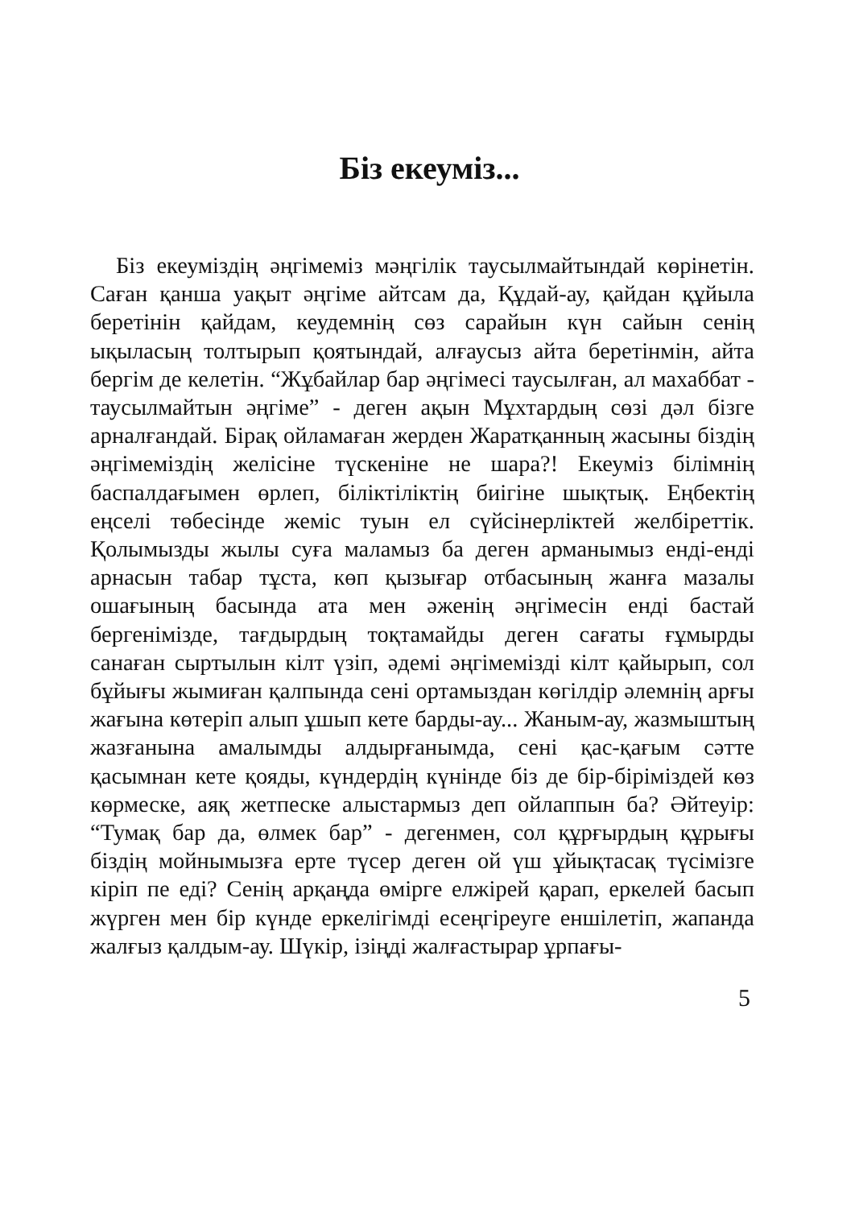Біз екеуміз...
Біз екеуміздің әңгімеміз мәңгілік таусылмайтындай көрінетін. Саған қанша уақыт әңгіме айтсам да, Құдай-ау, қайдан құйыла беретінін қайдам, кеудемнің сөз сарайын күн сайын сенің ықыласың толтырып қоятындай, алғаусыз айта беретінмін, айта бергім де келетін. “Жұбайлар бар әңгімесі таусылған, ал махаббат - таусылмайтын әңгіме” - деген ақын Мұхтардың сөзі дәл бізге арналғандай. Бірақ ойламаған жерден Жаратқанның жасыны біздің әңгімеміздің желісіне түскеніне не шара?! Екеуміз білімнің баспалдағымен өрлеп, біліктіліктің биігіне шықтық. Еңбектің еңселі төбесінде жеміс туын ел сүйсінерліктей желбіреттік. Қолымызды жылы суға маламыз ба деген арманымыз енді-енді арнасын табар тұста, көп қызығар отбасының жанға мазалы ошағының басында ата мен әженің әңгімесін енді бастай бергенімізде, тағдырдың тоқтамайды деген сағаты ғұмырды санаған сыртылын кілт үзіп, әдемі әңгімемізді кілт қайырып, сол бұйығы жымиған қалпында сені ортамыздан көгілдір әлемнің арғы жағына көтеріп алып ұшып кете барды-ау... Жаным-ау, жазмыштың жазғанына амалымды алдырғанымда, сені қас-қағым сәтте қасымнан кете қояды, күндердің күнінде біз де бір-біріміздей көз көрмеске, аяқ жетпеске алыстармыз деп ойлаппын ба? Әйтеуір: “Тумақ бар да, өлмек бар” - дегенмен, сол құрғырдың құрығы біздің мойнымызға ерте түсер деген ой үш ұйықтасақ түсімізге кіріп пе еді? Сенің арқаңда өмірге елжірей қарап, еркелей басып жүрген мен бір күнде еркелігімді есеңгіреуге еншілетіп, жапанда жалғыз қалдым-ау. Шүкір, ізіңді жалғастырар ұрпағы-
5